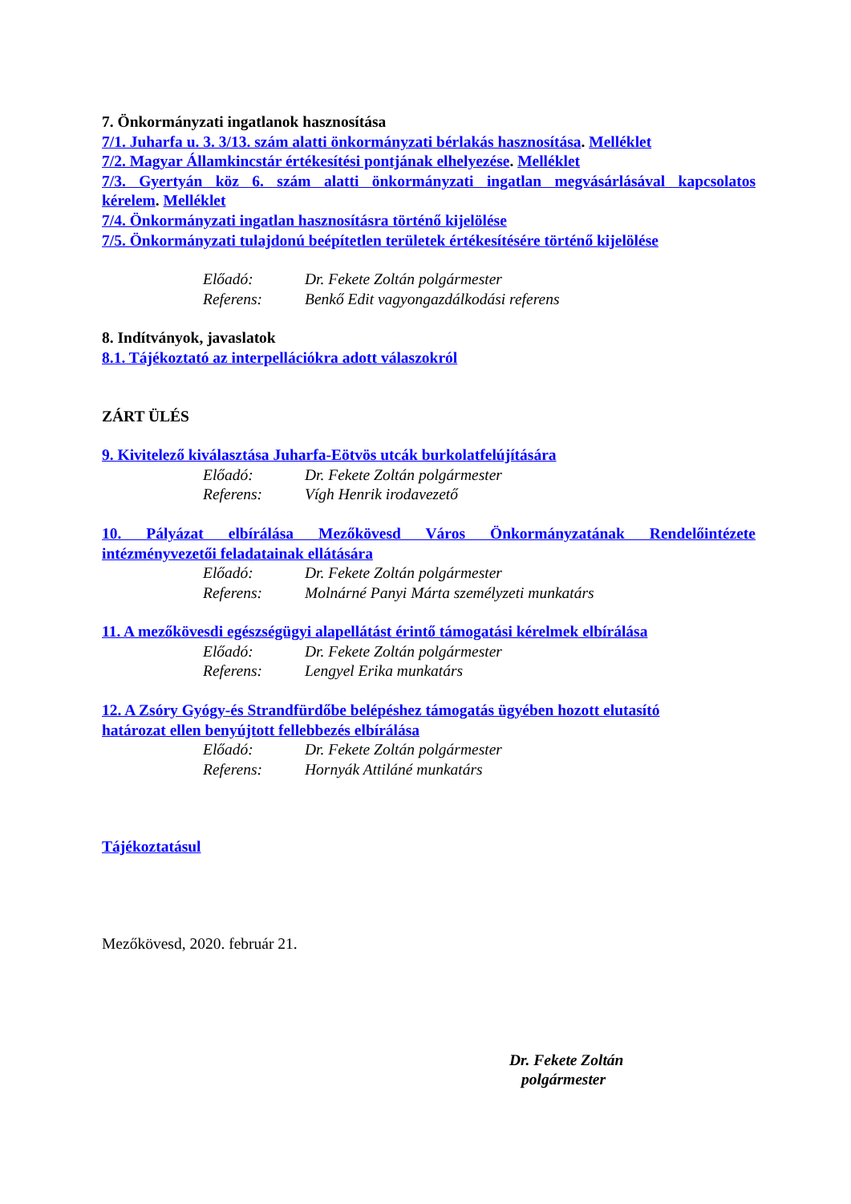7. Önkormányzati ingatlanok hasznosítása
7/1. Juharfa u. 3. 3/13. szám alatti önkormányzati bérlakás hasznosítása. Melléklet
7/2. Magyar Államkincstár értékesítési pontjának elhelyezése. Melléklet
7/3. Gyertyán köz 6. szám alatti önkormányzati ingatlan megvásárlásával kapcsolatos
kérelem. Melléklet
7/4. Önkormányzati ingatlan hasznosításra történő kijelölése
7/5. Önkormányzati tulajdonú beépítetlen területek értékesítésére történő kijelölése
Előadó: Dr. Fekete Zoltán polgármester
Referens: Benkő Edit vagyongazdálkodási referens
8. Indítványok, javaslatok
8.1. Tájékoztató az interpellációkra adott válaszokról
ZÁRT ÜLÉS
9. Kivitelező kiválasztása Juharfa-Eötvös utcák burkolatfelújítására
Előadó: Dr. Fekete Zoltán polgármester
Referens: Vígh Henrik irodavezető
10. Pályázat elbírálása Mezőkövesd Város Önkormányzatának Rendelőintézete
intézményvezetői feladatainak ellátására
Előadó: Dr. Fekete Zoltán polgármester
Referens: Molnárné Panyi Márta személyzeti munkatárs
11. A mezőkövesdi egészségügyi alapellátást érintő támogatási kérelmek elbírálása
Előadó: Dr. Fekete Zoltán polgármester
Referens: Lengyel Erika munkatárs
12. A Zsóry Gyógy-és Strandfürdőbe belépéshez támogatás ügyében hozott elutasító
határozat ellen benyújtott fellebbezés elbírálása
Előadó: Dr. Fekete Zoltán polgármester
Referens: Hornyák Attiláné munkatárs
Tájékoztatásul
Mezőkövesd, 2020. február 21.
Dr. Fekete Zoltán
polgármester